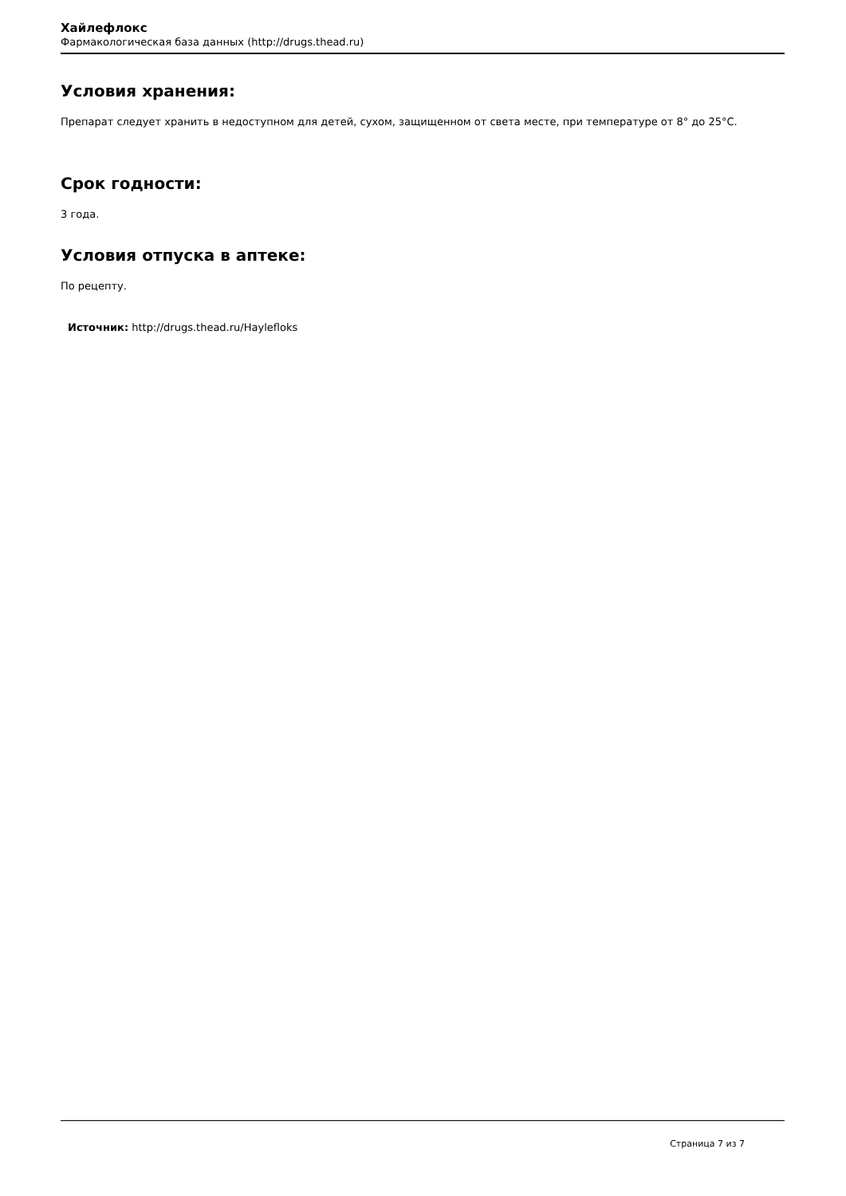Хайлефлокс
Фармакологическая база данных (http://drugs.thead.ru)
Условия хранения:
Препарат следует хранить в недоступном для детей, сухом, защищенном от света месте, при температуре от 8° до 25°C.
Срок годности:
3 года.
Условия отпуска в аптеке:
По рецепту.
Источник: http://drugs.thead.ru/Hayleflоks
Страница 7 из 7